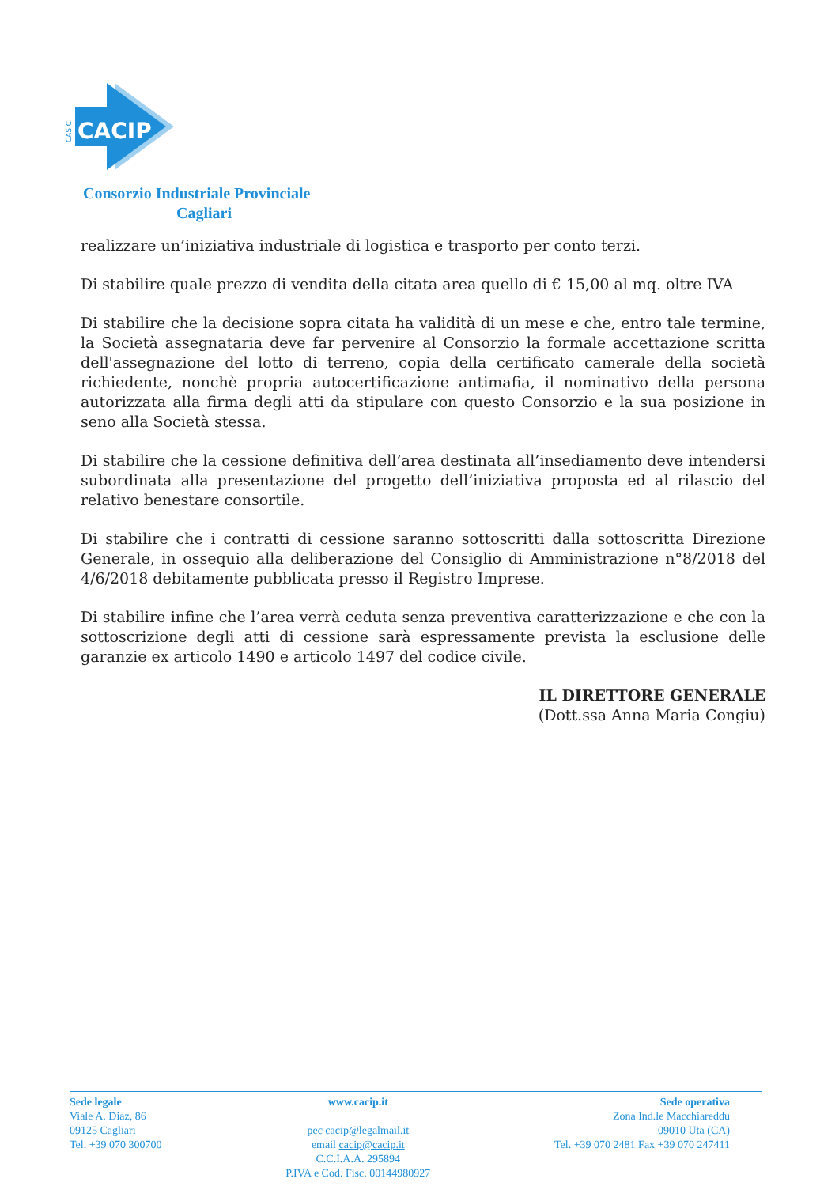CACIP
CASIC
Consorzio Industriale Provinciale
Cagliari
realizzare un’iniziativa industriale di logistica e trasporto per conto terzi.
Di stabilire quale prezzo di vendita della citata area quello di € 15,00 al mq. oltre IVA
Di stabilire che la decisione sopra citata ha validità di un mese e che, entro tale termine, la Società assegnataria deve far pervenire al Consorzio la formale accettazione scritta dell'assegnazione del lotto di terreno, copia della certificato camerale della società richiedente, nonchè propria autocertificazione antimafia, il nominativo della persona autorizzata alla firma degli atti da stipulare con questo Consorzio e la sua posizione in seno alla Società stessa.
Di stabilire che la cessione definitiva dell’area destinata all’insediamento deve intendersi subordinata alla presentazione del progetto dell’iniziativa proposta ed al rilascio del relativo benestare consortile.
Di stabilire che i contratti di cessione saranno sottoscritti dalla sottoscritta Direzione Generale, in ossequio alla deliberazione del Consiglio di Amministrazione n°8/2018 del 4/6/2018 debitamente pubblicata presso il Registro Imprese.
Di stabilire infine che l’area verrà ceduta senza preventiva caratterizzazione e che con la sottoscrizione degli atti di cessione sarà espressamente prevista la esclusione delle garanzie ex articolo 1490 e articolo 1497 del codice civile.
IL DIRETTORE GENERALE
(Dott.ssa Anna Maria Congiu)
Sede legale
Viale A. Diaz, 86
09125 Cagliari
Tel. +39 070 300700
www.cacip.it
pec cacip@legalmail.it
email cacip@cacip.it
C.C.I.A.A. 295894
P.IVA e Cod. Fisc. 00144980927
Sede operativa
Zona Ind.le Macchiareddu
09010 Uta (CA)
Tel. +39 070 2481 Fax +39 070 247411